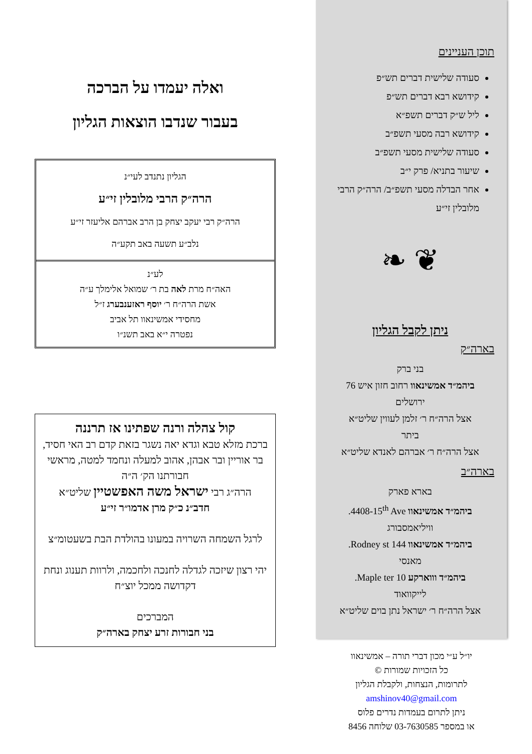תוכן העניינים
סעודה שלישית דברים תש״פ
קידושא רבא דברים תש״פ
ליל ש״ק דברים תשפ״א
קידושא רבה מסעי תשפ״ב
סעודה שלישית מסעי תשפ״ב
שיעור בתניא/ פרק י״ב
אחר הבדלה מסעי תשפ״ב/ הרה״ק הרבי מלובלין זי״ע
❦ ❧
ניתן לקבל הגליון
בארה״ק
בני ברק
ביהמ״ד אמשינאוו רחוב חזון איש 76
ירושלים
אצל הרה״ח ר׳ זלמן לעווין שליט״א
ביתר
אצל הרה״ח ר׳ אברהם לאנדא שליט״א
בארה״ב
בארא פארק
ביהמ״ד אמשינאוו 4408-15<sup>th</sup> Ave.
וויליאמסבורג
ביהמ״ד אמשינאוו 144 Rodney st.
מאנסי
ביהמ״ד וווארקע 10 Maple ter.
לייקוואוד
אצל הרה״ח ר׳ ישראל נתן בוים שליט״א
יו״ל ע״י מכון דברי תורה – אמשינאוו
כל הזכויות שמורות ©
לתרומות, הנצחות, ולקבלת הגליון
amshinov40@gmail.com
ניתן לתרום בעמדות נדרים פלוס
או במספר 03-7630585 שלוחה 8456
ואלה יעמדו על הברכה
בעבור שנדבו הוצאות הגליון
הגליון נתנדב לעי״נ
הרה״ק הרבי מלובלין זי״ע
הרה״ק רבי יעקב יצחק בן הרב אברהם אליעזר זי״ע
נלב״ע תשעה באב תקע״ה
לע״נ
האה״ח מרת לאה בת ר׳ שמואל אלימלך ע״ה
אשת הרה״ח ר׳ יוסף ראזענבערג ז״ל
מחסידי אמשינאוו תל אביב
נפטרה י״א באב תשנ״ו
קול צהלה ורנה שפתינו אז תרננה
ברכת מזלא טבא וגדא יאה נשגר בזאת קדם רב האי חסיד, בר אוריין ובר אבהן, אהוב למעלה ונחמד למטה, מראשי חבורתנו הק׳ ה״ה
הרה״ג רבי ישראל משה האפשטיין שליט״א
חדב״נ כ״ק מרן אדמו״ר זי״ע
לרגל השמחה השרויה במעונו בהולדת הבת בשעטומ״צ
יהי רצון שיזכה לגדלה לחנכה ולחכמה, ולרוות תענוג ונחת דקדושה ממכל יוצ״ח
המברכים
בני חבורות זרע יצחק בארה״ק